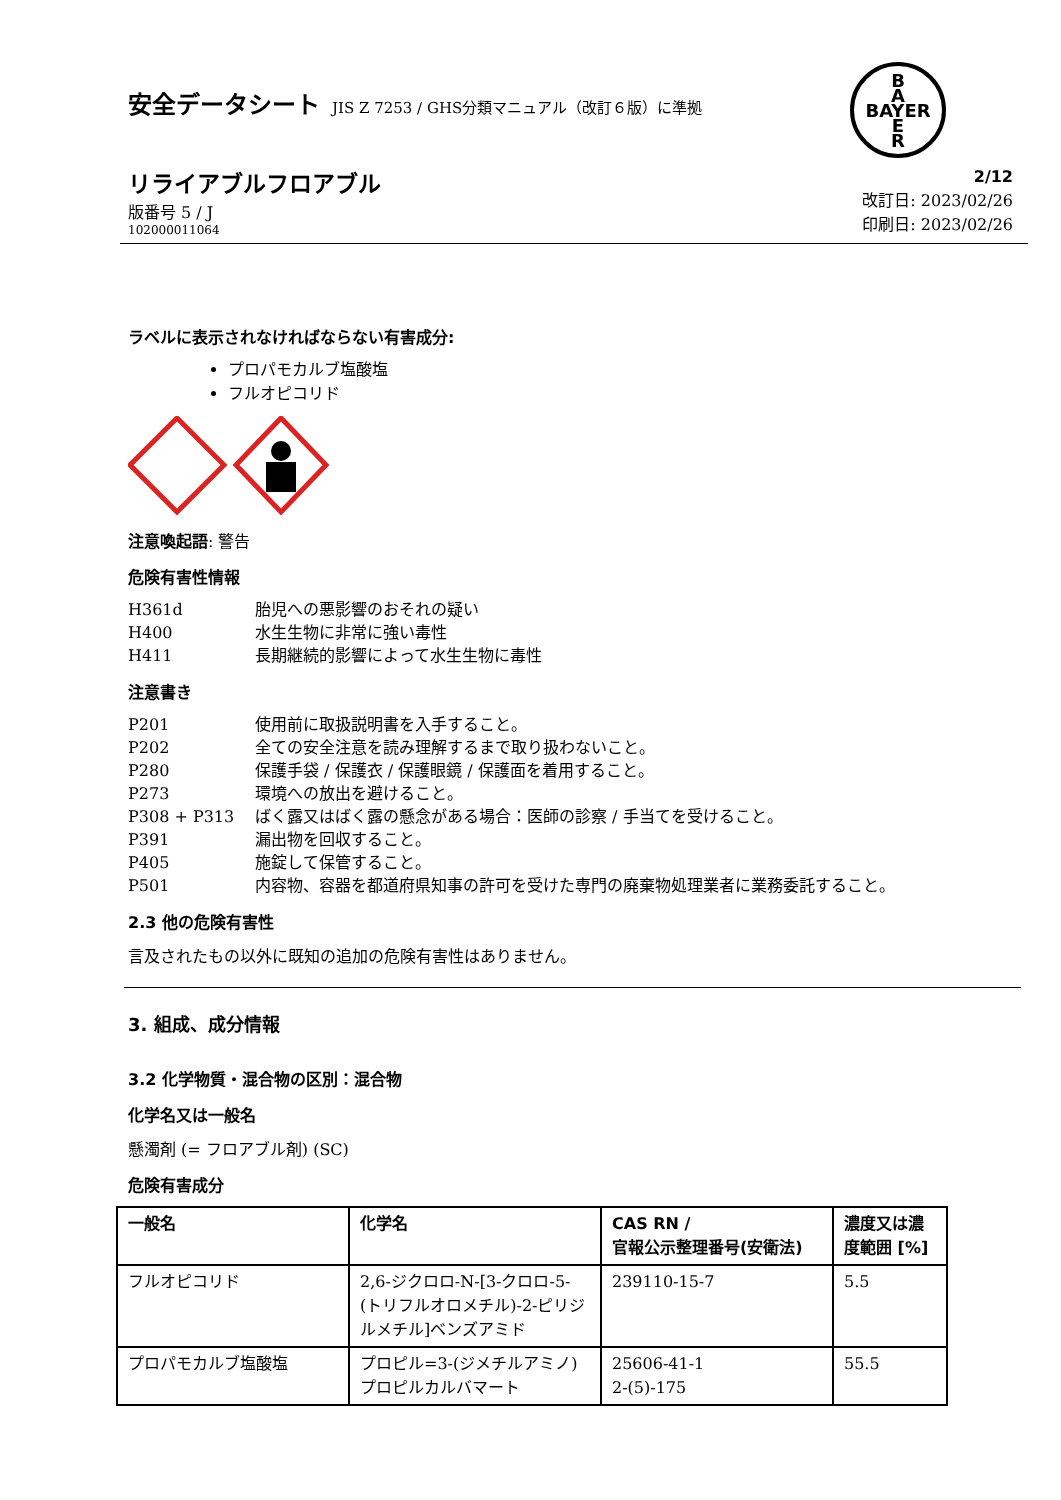B
A
BAYER
E
R
安全データシート JIS Z 7253 / GHS分類マニュアル（改訂６版）に準拠
リライアブルフロアブル
版番号 5 / J
102000011064
2/12
改訂日: 2023/02/26
印刷日: 2023/02/26
ラベルに表示されなければならない有害成分:
プロパモカルブ塩酸塩
フルオピコリド
注意喚起語: 警告
危険有害性情報
H361d 胎児への悪影響のおそれの疑い
H400 水生生物に非常に強い毒性
H411 長期継続的影響によって水生生物に毒性
注意書き
P201 使用前に取扱説明書を入手すること。
P202 全ての安全注意を読み理解するまで取り扱わないこと。
P280 保護手袋 / 保護衣 / 保護眼鏡 / 保護面を着用すること。
P273 環境への放出を避けること。
P308 + P313 ばく露又はばく露の懸念がある場合：医師の診察 / 手当てを受けること。
P391 漏出物を回収すること。
P405 施錠して保管すること。
P501 内容物、容器を都道府県知事の許可を受けた専門の廃棄物処理業者に業務委託すること。
2.3 他の危険有害性
言及されたもの以外に既知の追加の危険有害性はありません。
3. 組成、成分情報
3.2 化学物質・混合物の区別：混合物
化学名又は一般名
懸濁剤 (= フロアブル剤) (SC)
危険有害成分
| 一般名 | 化学名 | CAS RN / 官報公示整理番号(安衛法) | 濃度又は濃度範囲 [%] |
| --- | --- | --- | --- |
| フルオピコリド | 2,6-ジクロロ-N-[3-クロロ-5-(トリフルオロメチル)-2-ピリジルメチル]ベンズアミド | 239110-15-7 | 5.5 |
| プロパモカルブ塩酸塩 | プロピル=3-(ジメチルアミノ)プロピルカルバマート | 25606-41-1 2-(5)-175 | 55.5 |